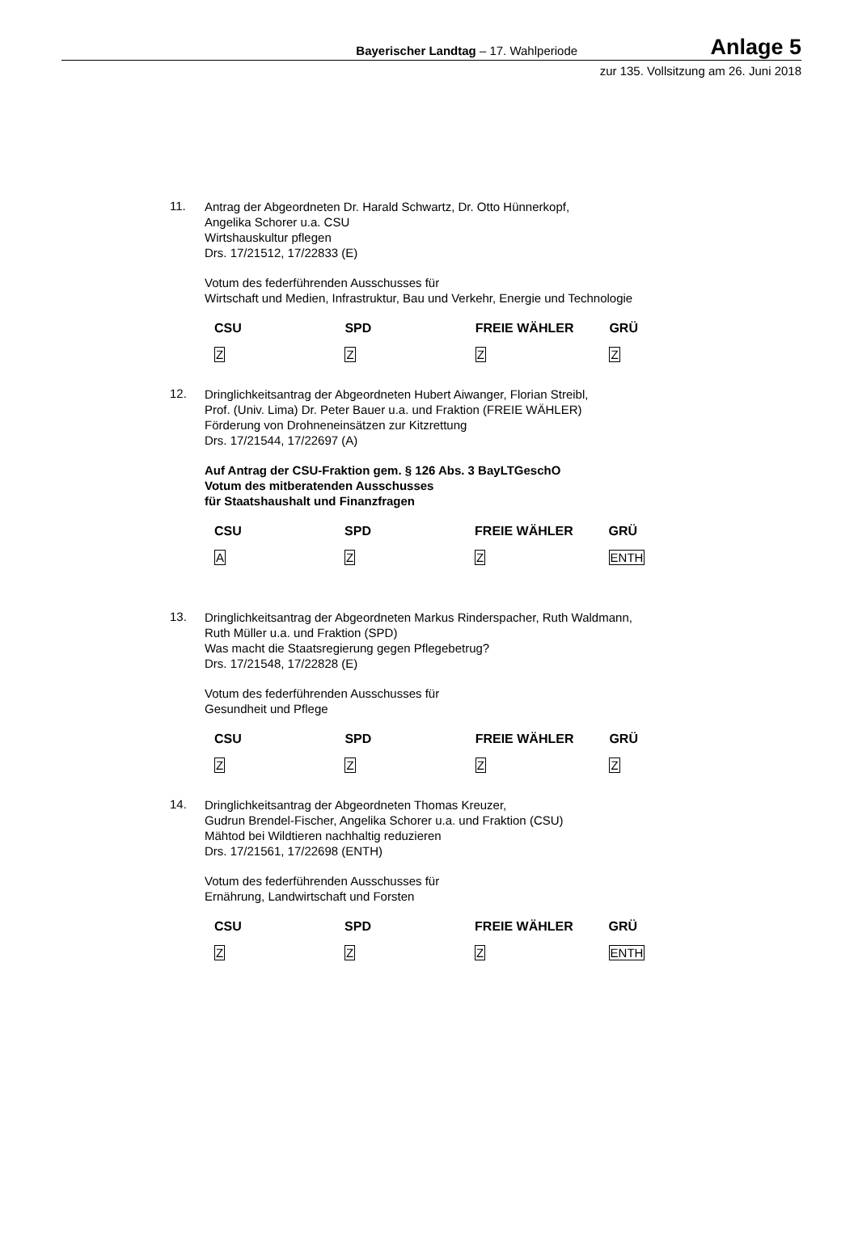Bayerischer Landtag – 17. Wahlperiode
Anlage 5
zur 135. Vollsitzung am 26. Juni 2018
11.
Antrag der Abgeordneten Dr. Harald Schwartz, Dr. Otto Hünnerkopf,
Angelika Schorer u.a. CSU
Wirtshauskultur pflegen
Drs. 17/21512, 17/22833 (E)
Votum des federführenden Ausschusses für
Wirtschaft und Medien, Infrastruktur, Bau und Verkehr, Energie und Technologie
| CSU | SPD | FREIE WÄHLER | GRÜ |
| --- | --- | --- | --- |
| Z | Z | Z | Z |
12.
Dringlichkeitsantrag der Abgeordneten Hubert Aiwanger, Florian Streibl,
Prof. (Univ. Lima) Dr. Peter Bauer u.a. und Fraktion (FREIE WÄHLER)
Förderung von Drohneneinsätzen zur Kitzrettung
Drs. 17/21544, 17/22697 (A)
Auf Antrag der CSU-Fraktion gem. § 126 Abs. 3 BayLTGeschO
Votum des mitberatenden Ausschusses
für Staatshaushalt und Finanzfragen
| CSU | SPD | FREIE WÄHLER | GRÜ |
| --- | --- | --- | --- |
| A | Z | Z | ENTH |
13.
Dringlichkeitsantrag der Abgeordneten Markus Rinderspacher, Ruth Waldmann,
Ruth Müller u.a. und Fraktion (SPD)
Was macht die Staatsregierung gegen Pflegebetrug?
Drs. 17/21548, 17/22828 (E)
Votum des federführenden Ausschusses für
Gesundheit und Pflege
| CSU | SPD | FREIE WÄHLER | GRÜ |
| --- | --- | --- | --- |
| Z | Z | Z | Z |
14.
Dringlichkeitsantrag der Abgeordneten Thomas Kreuzer,
Gudrun Brendel-Fischer, Angelika Schorer u.a. und Fraktion (CSU)
Mähtod bei Wildtieren nachhaltig reduzieren
Drs. 17/21561, 17/22698 (ENTH)
Votum des federführenden Ausschusses für
Ernährung, Landwirtschaft und Forsten
| CSU | SPD | FREIE WÄHLER | GRÜ |
| --- | --- | --- | --- |
| Z | Z | Z | ENTH |